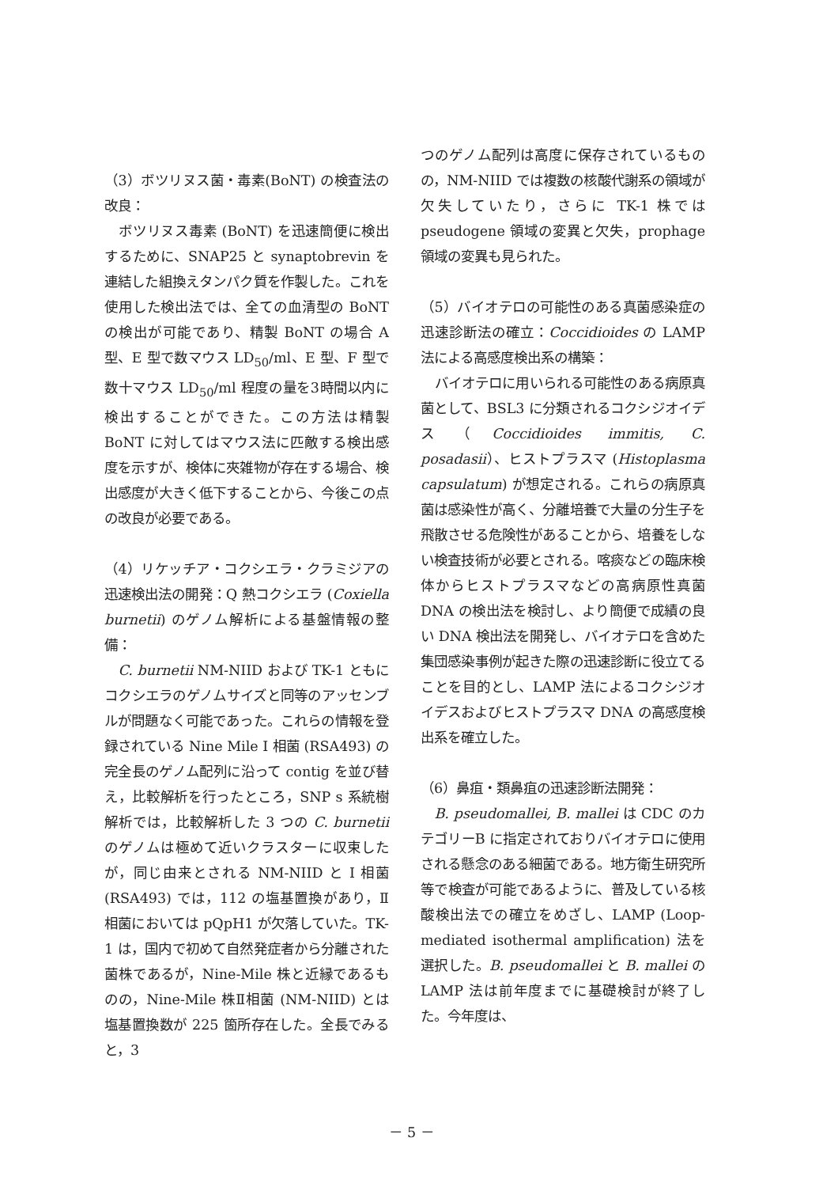（3）ボツリヌス菌・毒素(BoNT) の検査法の改良：
 ボツリヌス毒素 (BoNT) を迅速簡便に検出するために、SNAP25 と synaptobrevin を連結した組換えタンパク質を作製した。これを使用した検出法では、全ての血清型の BoNT の検出が可能であり、精製 BoNT の場合 A 型、E 型で数マウス LD<sub>50</sub>/ml、E 型、F 型で数十マウス LD<sub>50</sub>/ml 程度の量を3時間以内に検出することができた。この方法は精製 BoNT に対してはマウス法に匹敵する検出感度を示すが、検体に夾雑物が存在する場合、検出感度が大きく低下することから、今後この点の改良が必要である。
（4）リケッチア・コクシエラ・クラミジアの迅速検出法の開発：Q 熱コクシエラ (Coxiella burnetii) のゲノム解析による基盤情報の整備：
 C. burnetii NM-NIID および TK-1 ともにコクシエラのゲノムサイズと同等のアッセンブルが問題なく可能であった。これらの情報を登録されている Nine Mile I 相菌 (RSA493) の完全長のゲノム配列に沿って contig を並び替え，比較解析を行ったところ，SNP s 系統樹解析では，比較解析した 3 つの C. burnetii のゲノムは極めて近いクラスターに収束したが，同じ由来とされる NM-NIID と I 相菌 (RSA493) では，112 の塩基置換があり，Ⅱ相菌においては pQpH1 が欠落していた。TK-1 は，国内で初めて自然発症者から分離された菌株であるが，Nine-Mile 株と近縁であるものの，Nine-Mile 株Ⅱ相菌 (NM-NIID) とは塩基置換数が 225 箇所存在した。全長でみると，3
つのゲノム配列は高度に保存されているものの，NM-NIID では複数の核酸代謝系の領域が欠失していたり，さらに TK-1 株では pseudogene 領域の変異と欠失，prophage 領域の変異も見られた。
（5）バイオテロの可能性のある真菌感染症の迅速診断法の確立：Coccidioides の LAMP 法による高感度検出系の構築：
 バイオテロに用いられる可能性のある病原真菌として、BSL3 に分類されるコクシジオイデス（Coccidioides immitis, C. posadasii）、ヒストプラスマ (Histoplasma capsulatum) が想定される。これらの病原真菌は感染性が高く、分離培養で大量の分生子を飛散させる危険性があることから、培養をしない検査技術が必要とされる。喀痰などの臨床検体からヒストプラスマなどの高病原性真菌 DNA の検出法を検討し、より簡便で成績の良い DNA 検出法を開発し、バイオテロを含めた集団感染事例が起きた際の迅速診断に役立てることを目的とし、LAMP 法によるコクシジオイデスおよびヒストプラスマ DNA の高感度検出系を確立した。
（6）鼻疽・類鼻疽の迅速診断法開発：
 B. pseudomallei, B. mallei は CDC のカテゴリーB に指定されておりバイオテロに使用される懸念のある細菌である。地方衛生研究所等で検査が可能であるように、普及している核酸検出法での確立をめざし、LAMP (Loop-mediated isothermal amplification) 法を選択した。B. pseudomallei と B. mallei の LAMP 法は前年度までに基礎検討が終了した。今年度は、
－ 5 －